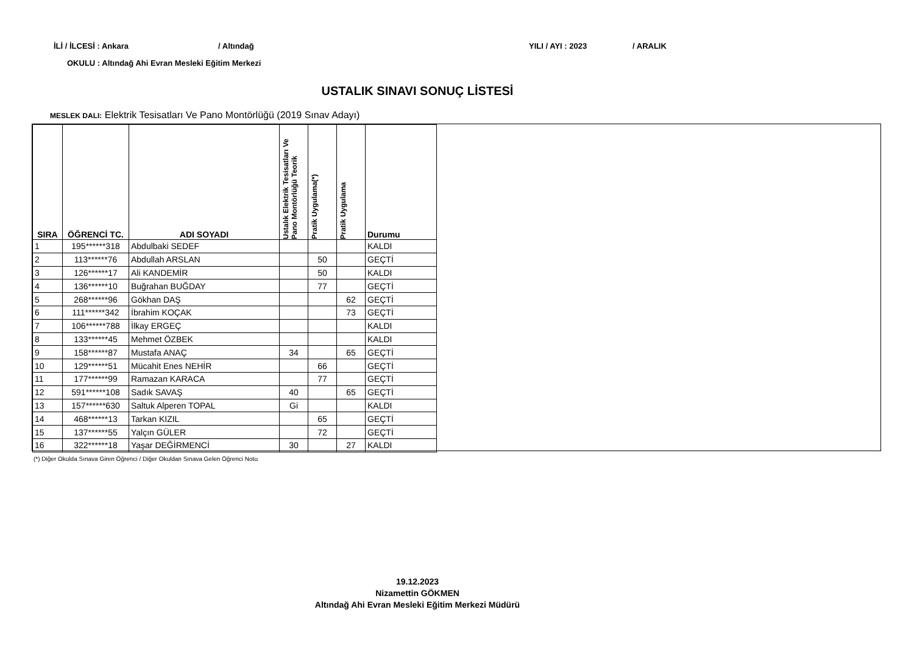İLİ / İLCESİ : Ankara / Altındağ YILI / AYI : 2023 / ARALIK
OKULU : Altındağ Ahi Evran Mesleki Eğitim Merkezi
USTALIK SINAVI SONUÇ LİSTESİ
MESLEK DALI: Elektrik Tesisatları Ve Pano Montörlüğü (2019 Sınav Adayı)
| SIRA | ÖĞRENCİ TC. | ADI SOYADI | Ustalık Elektrik Tesisatları Ve Pano Montörlüğü Teorik | Pratik Uygulama(*) | Pratik Uygulama | Durumu |
| --- | --- | --- | --- | --- | --- | --- |
| 1 | 195******318 | Abdulbaki SEDEF | | | | KALDI |
| 2 | 113******76 | Abdullah ARSLAN | | 50 | | GEÇTİ |
| 3 | 126******17 | Ali KANDEMİR | | 50 | | KALDI |
| 4 | 136******10 | Buğrahan BUĞDAY | | 77 | | GEÇTİ |
| 5 | 268******96 | Gökhan DAŞ | | | 62 | GEÇTİ |
| 6 | 111******342 | İbrahim KOÇAK | | | 73 | GEÇTİ |
| 7 | 106******788 | İlkay ERGEÇ | | | | KALDI |
| 8 | 133******45 | Mehmet ÖZBEK | | | | KALDI |
| 9 | 158******87 | Mustafa ANAÇ | 34 | | 65 | GEÇTİ |
| 10 | 129******51 | Mücahit Enes NEHİR | | 66 | | GEÇTİ |
| 11 | 177******99 | Ramazan KARACA | | 77 | | GEÇTİ |
| 12 | 591******108 | Sadık SAVAŞ | 40 | | 65 | GEÇTİ |
| 13 | 157******630 | Saltuk Alperen TOPAL | Gi | | | KALDI |
| 14 | 468******13 | Tarkan KIZIL | | 65 | | GEÇTİ |
| 15 | 137******55 | Yalçın GÜLER | | 72 | | GEÇTİ |
| 16 | 322******18 | Yaşar DEĞİRMENCİ | 30 | | 27 | KALDI |
(*) Diğer Okulda Sınava Giren Öğrenci / Diğer Okuldan Sınava Gelen Öğrenci Notu
19.12.2023
Nizamettin GÖKMEN
Altındağ Ahi Evran Mesleki Eğitim Merkezi Müdürü